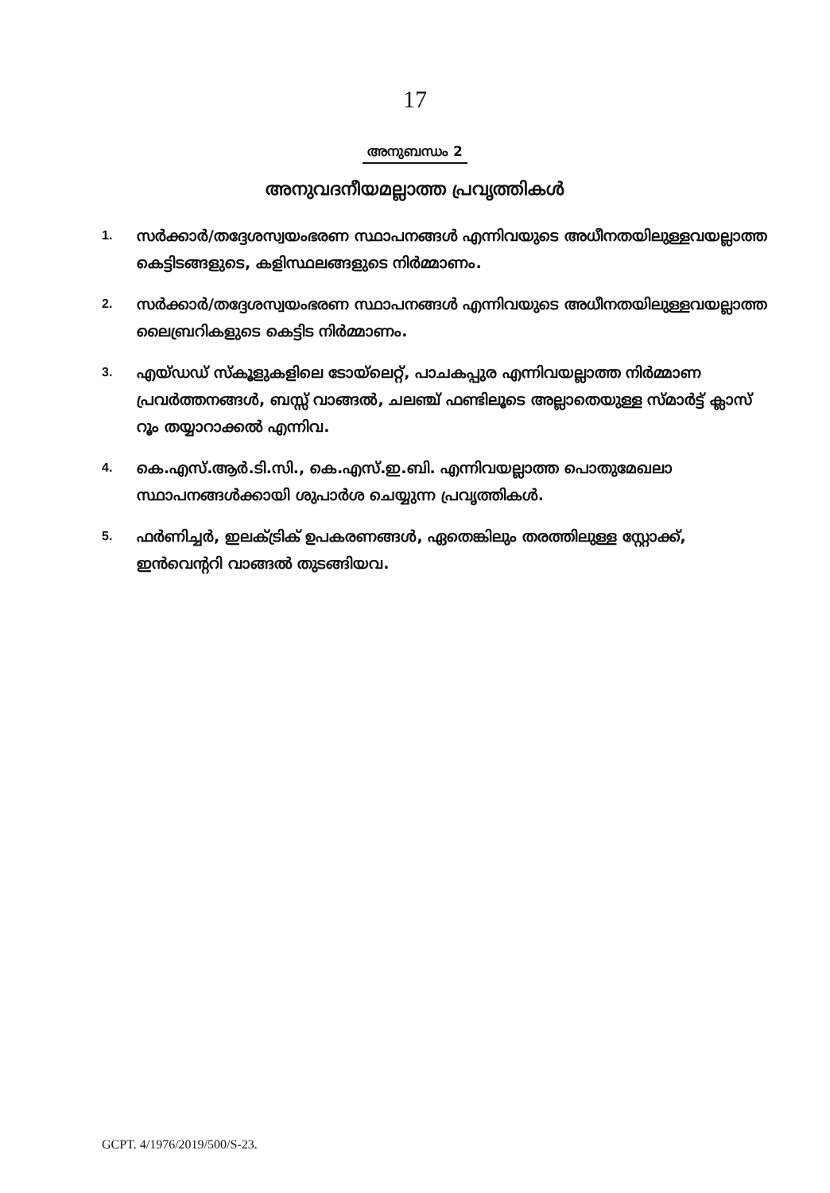17
അനുബന്ധം 2
അനുവദനീയമല്ലാത്ത പ്രവൃത്തികൾ
1.
സർക്കാർ/തദ്ദേശസ്വയംഭരണ സ്ഥാപനങ്ങൾ എന്നിവയുടെ അധീനതയിലുള്ളവയല്ലാത്ത കെട്ടിടങ്ങളുടെ, കളിസ്ഥലങ്ങളുടെ നിർമ്മാണം.
2.
സർക്കാർ/തദ്ദേശസ്വയംഭരണ സ്ഥാപനങ്ങൾ എന്നിവയുടെ അധീനതയിലുള്ളവയല്ലാത്ത ലൈബ്രറികളുടെ കെട്ടിട നിർമ്മാണം.
3.
എയ്ഡഡ് സ്കൂളുകളിലെ ടോയ്‌ലെറ്റ്, പാചകപ്പുര എന്നിവയല്ലാത്ത നിർമ്മാണ പ്രവർത്തനങ്ങൾ, ബസ്സ് വാങ്ങൽ, ചലഞ്ച് ഫണ്ടിലൂടെ അല്ലാതെയുള്ള സ്മാർട്ട് ക്ലാസ് റൂം തയ്യാറാക്കൽ എന്നിവ.
4.
കെ.എസ്.ആർ.ടി.സി., കെ.എസ്.ഇ.ബി. എന്നിവയല്ലാത്ത പൊതുമേഖലാ സ്ഥാപനങ്ങൾക്കായി ശുപാർശ ചെയ്യുന്ന പ്രവൃത്തികൾ.
5.
ഫർണിച്ചർ, ഇലക്ട്രിക് ഉപകരണങ്ങൾ, ഏതെങ്കിലും തരത്തിലുള്ള സ്റ്റോക്ക്, ഇൻവെന്ററി വാങ്ങൽ തുടങ്ങിയവ.
GCPT. 4/1976/2019/500/S-23.